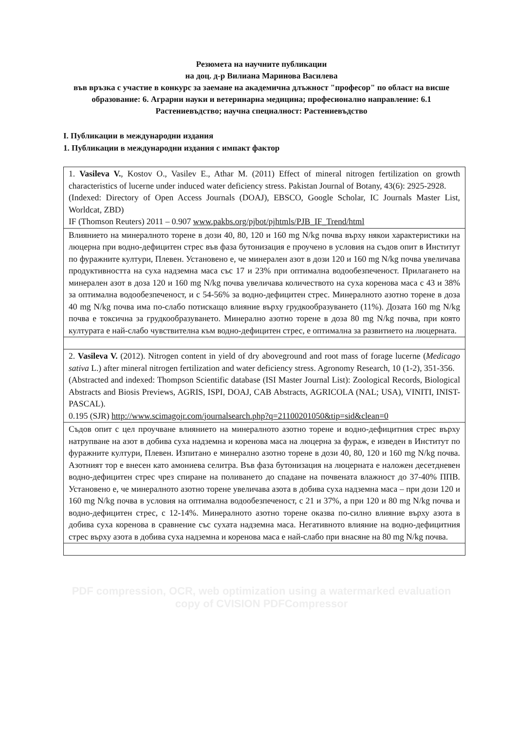Резюмета на научните публикации
на доц. д-р Вилиана Маринова Василева
във връзка с участие в конкурс за заемане на академична длъжност "професор" по област на висше образование: 6. Аграрни науки и ветеринарна медицина; професионално направление: 6.1 Растениевъдство; научна специалност: Растениевъдство
I. Публикации в международни издания
1. Публикации в международни издания с импакт фактор
| 1. Vasileva V. , Kostov O., Vasilev E., Athar M. (2011) Effect of mineral nitrogen fertilization on growth characteristics of lucerne under induced water deficiency stress. Pakistan Journal of Botany, 43(6): 2925-2928. (Indexed: Directory of Open Access Journals (DOAJ), EBSCO, Google Scholar, IC Journals Master List, Worldcat, ZBD) IF (Thomson Reuters) 2011 – 0.907 www.pakbs.org/pjbot/pjhtmls/PJB_IF_Trend/html |
| Влиянието на минералното торене в дози 40, 80, 120 и 160 mg N/kg почва върху някои характеристики на люцерна при водно-дефицитен стрес във фаза бутонизация е проучено в условия на съдов опит в Институт по фуражните култури, Плевен. Установено е, че минерален азот в дози 120 и 160 mg N/kg почва увеличава продуктивността на суха надземна маса със 17 и 23% при оптимална водообезпеченост. Прилагането на минерален азот в доза 120 и 160 mg N/kg почва увеличава количеството на суха коренова маса с 43 и 38% за оптимална водообезпеченост, и с 54-56% за водно-дефицитен стрес. Минералното азотно торене в доза 40 mg N/kg почва има по-слабо потискащо влияние върху грудкообразуването (11%). Дозата 160 mg N/kg почва е токсична за грудкообразуването. Минерално азотно торене в доза 80 mg N/kg почва, при която културата е най-слабо чувствителна към водно-дефицитен стрес, е оптимална за развитието на люцерната. |
| 2. Vasileva V. (2012). Nitrogen content in yield of dry aboveground and root mass of forage lucerne ( Medicago sativa L.) after mineral nitrogen fertilization and water deficiency stress. Agronomy Research, 10 (1-2), 351-356. (Abstracted and indexed: Thompson Scientific database (ISI Master Journal List): Zoological Records, Biological Abstracts and Biosis Previews, AGRIS, ISPI, DOAJ, CAB Abstracts, AGRICOLA (NAL; USA), VINITI, INIST-PASCAL). 0.195 (SJR) http://www.scimagojr.com/journalsearch.php?q=21100201050&tip=sid&clean=0 |
| Съдов опит с цел проучване влиянието на минералното азотно торене и водно-дефицитния стрес върху натрупване на азот в добива суха надземна и коренова маса на люцерна за фураж, е изведен в Институт по фуражните култури, Плевен. Изпитано е минерално азотно торене в дози 40, 80, 120 и 160 mg N/kg почва. Азотният тор е внесен като амониева селитра. Във фаза бутонизация на люцерната е наложен десетдневен водно-дефицитен стрес чрез спиране на поливането до спадане на почвената влажност до 37-40% ППВ. Установено е, че минералното азотно торене увеличава азота в добива суха надземна маса – при дози 120 и 160 mg N/kg почва в условия на оптимална водообезпеченост, с 21 и 37%, а при 120 и 80 mg N/kg почва и водно-дефицитен стрес, с 12-14%. Минералното азотно торене оказва по-силно влияние върху азота в добива суха коренова в сравнение със сухата надземна маса. Негативното влияние на водно-дефицитния стрес върху азота в добива суха надземна и коренова маса е най-слабо при внасяне на 80 mg N/kg почва. |
PDF compression, OCR, web optimization using a watermarked evaluation copy of CVISION PDFCompressor